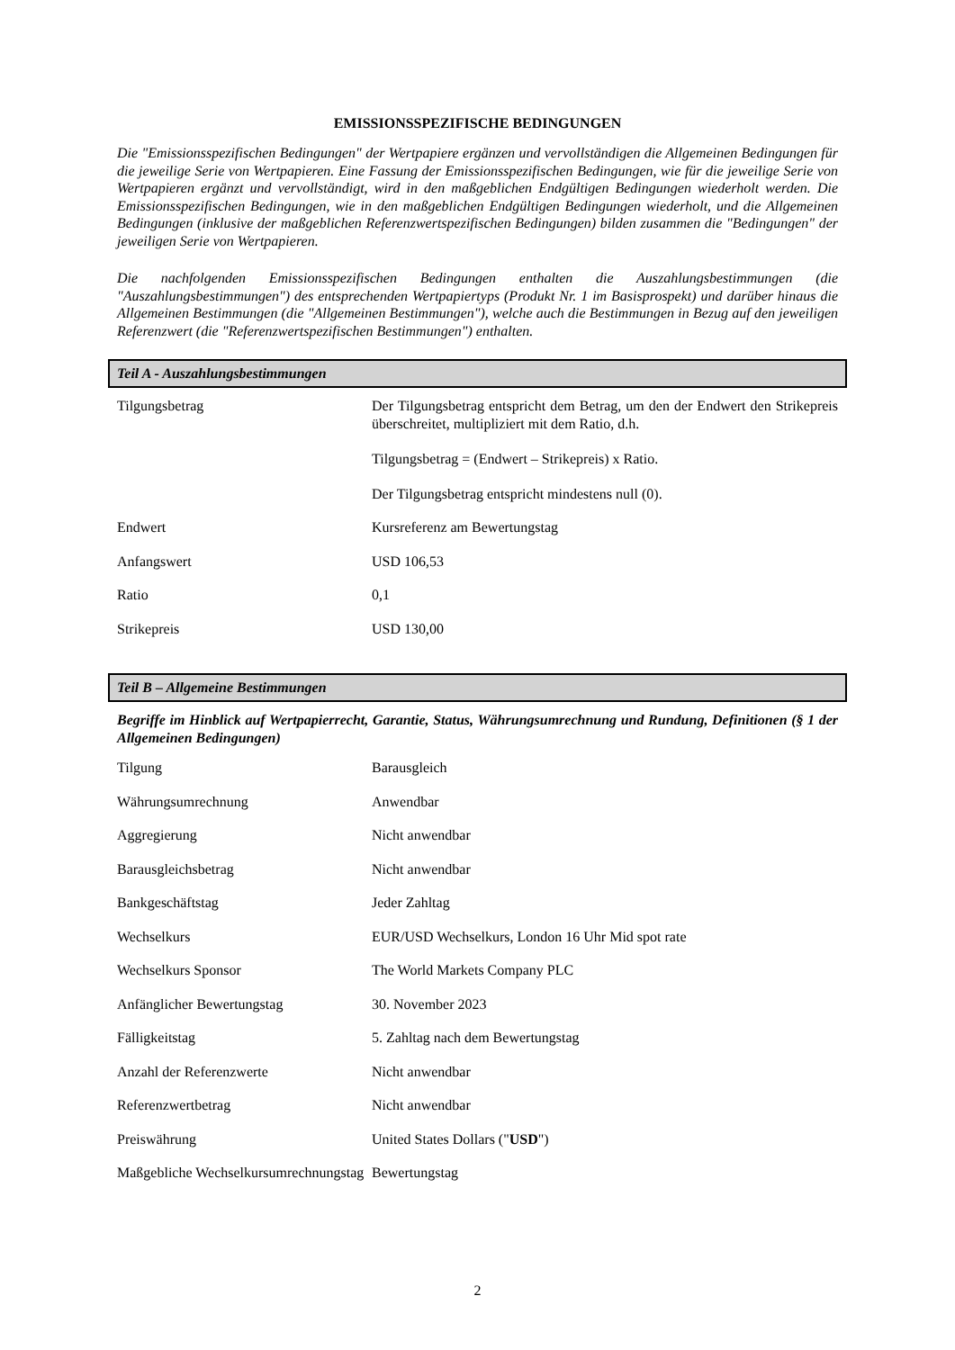EMISSIONSSPEZIFISCHE BEDINGUNGEN
Die "Emissionsspezifischen Bedingungen" der Wertpapiere ergänzen und vervollständigen die Allgemeinen Bedingungen für die jeweilige Serie von Wertpapieren. Eine Fassung der Emissionsspezifischen Bedingungen, wie für die jeweilige Serie von Wertpapieren ergänzt und vervollständigt, wird in den maßgeblichen Endgültigen Bedingungen wiederholt werden. Die Emissionsspezifischen Bedingungen, wie in den maßgeblichen Endgültigen Bedingungen wiederholt, und die Allgemeinen Bedingungen (inklusive der maßgeblichen Referenzwertspezifischen Bedingungen) bilden zusammen die "Bedingungen" der jeweiligen Serie von Wertpapieren.
Die nachfolgenden Emissionsspezifischen Bedingungen enthalten die Auszahlungsbestimmungen (die "Auszahlungsbestimmungen") des entsprechenden Wertpapiertyps (Produkt Nr. 1 im Basisprospekt) und darüber hinaus die Allgemeinen Bestimmungen (die "Allgemeinen Bestimmungen"), welche auch die Bestimmungen in Bezug auf den jeweiligen Referenzwert (die "Referenzwertspezifischen Bestimmungen") enthalten.
Teil A - Auszahlungsbestimmungen
| Tilgungsbetrag | Der Tilgungsbetrag entspricht dem Betrag, um den der Endwert den Strikepreis überschreitet, multipliziert mit dem Ratio, d.h. Tilgungsbetrag = (Endwert – Strikepreis) x Ratio. Der Tilgungsbetrag entspricht mindestens null (0). |
| Endwert | Kursreferenz am Bewertungstag |
| Anfangswert | USD 106,53 |
| Ratio | 0,1 |
| Strikepreis | USD 130,00 |
Teil B – Allgemeine Bestimmungen
Begriffe im Hinblick auf Wertpapierrecht, Garantie, Status, Währungsumrechnung und Rundung, Definitionen (§ 1 der Allgemeinen Bedingungen)
| Tilgung | Barausgleich |
| Währungsumrechnung | Anwendbar |
| Aggregierung | Nicht anwendbar |
| Barausgleichsbetrag | Nicht anwendbar |
| Bankgeschäftstag | Jeder Zahltag |
| Wechselkurs | EUR/USD Wechselkurs, London 16 Uhr Mid spot rate |
| Wechselkurs Sponsor | The World Markets Company PLC |
| Anfänglicher Bewertungstag | 30. November 2023 |
| Fälligkeitstag | 5. Zahltag nach dem Bewertungstag |
| Anzahl der Referenzwerte | Nicht anwendbar |
| Referenzwertbetrag | Nicht anwendbar |
| Preiswährung | United States Dollars (" USD ") |
| Maßgebliche Wechselkursumrechnungstag | Bewertungstag |
2